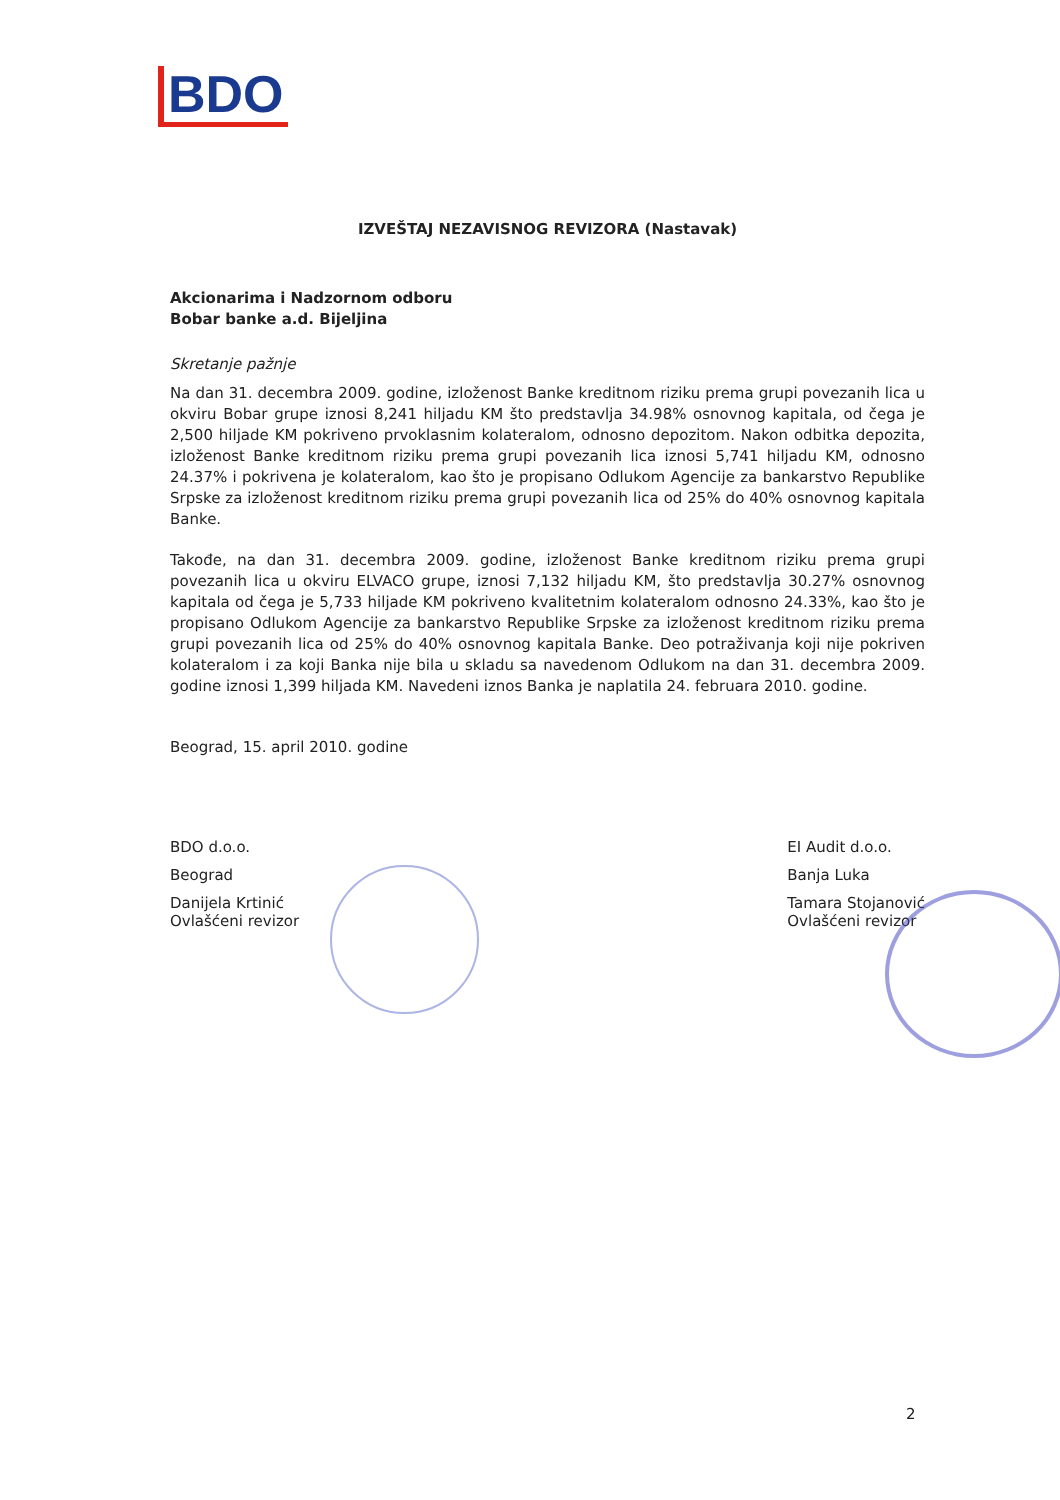BDO
IZVEŠTAJ NEZAVISNOG REVIZORA (Nastavak)
Akcionarima i Nadzornom odboru
Bobar banke a.d. Bijeljina
Skretanje pažnje
Na dan 31. decembra 2009. godine, izloženost Banke kreditnom riziku prema grupi povezanih lica u okviru Bobar grupe iznosi 8,241 hiljadu KM što predstavlja 34.98% osnovnog kapitala, od čega je 2,500 hiljade KM pokriveno prvoklasnim kolateralom, odnosno depozitom. Nakon odbitka depozita, izloženost Banke kreditnom riziku prema grupi povezanih lica iznosi 5,741 hiljadu KM, odnosno 24.37% i pokrivena je kolateralom, kao što je propisano Odlukom Agencije za bankarstvo Republike Srpske za izloženost kreditnom riziku prema grupi povezanih lica od 25% do 40% osnovnog kapitala Banke.
Takođe, na dan 31. decembra 2009. godine, izloženost Banke kreditnom riziku prema grupi povezanih lica u okviru ELVACO grupe, iznosi 7,132 hiljadu KM, što predstavlja 30.27% osnovnog kapitala od čega je 5,733 hiljade KM pokriveno kvalitetnim kolateralom odnosno 24.33%, kao što je propisano Odlukom Agencije za bankarstvo Republike Srpske za izloženost kreditnom riziku prema grupi povezanih lica od 25% do 40% osnovnog kapitala Banke. Deo potraživanja koji nije pokriven kolateralom i za koji Banka nije bila u skladu sa navedenom Odlukom na dan 31. decembra 2009. godine iznosi 1,399 hiljada KM. Navedeni iznos Banka je naplatila 24. februara 2010. godine.
Beograd, 15. april 2010. godine
BDO d.o.o.
Beograd
Danijela Krtinić
Ovlašćeni revizor
EI Audit d.o.o.
Banja Luka
Tamara Stojanović
Ovlašćeni revizor
2